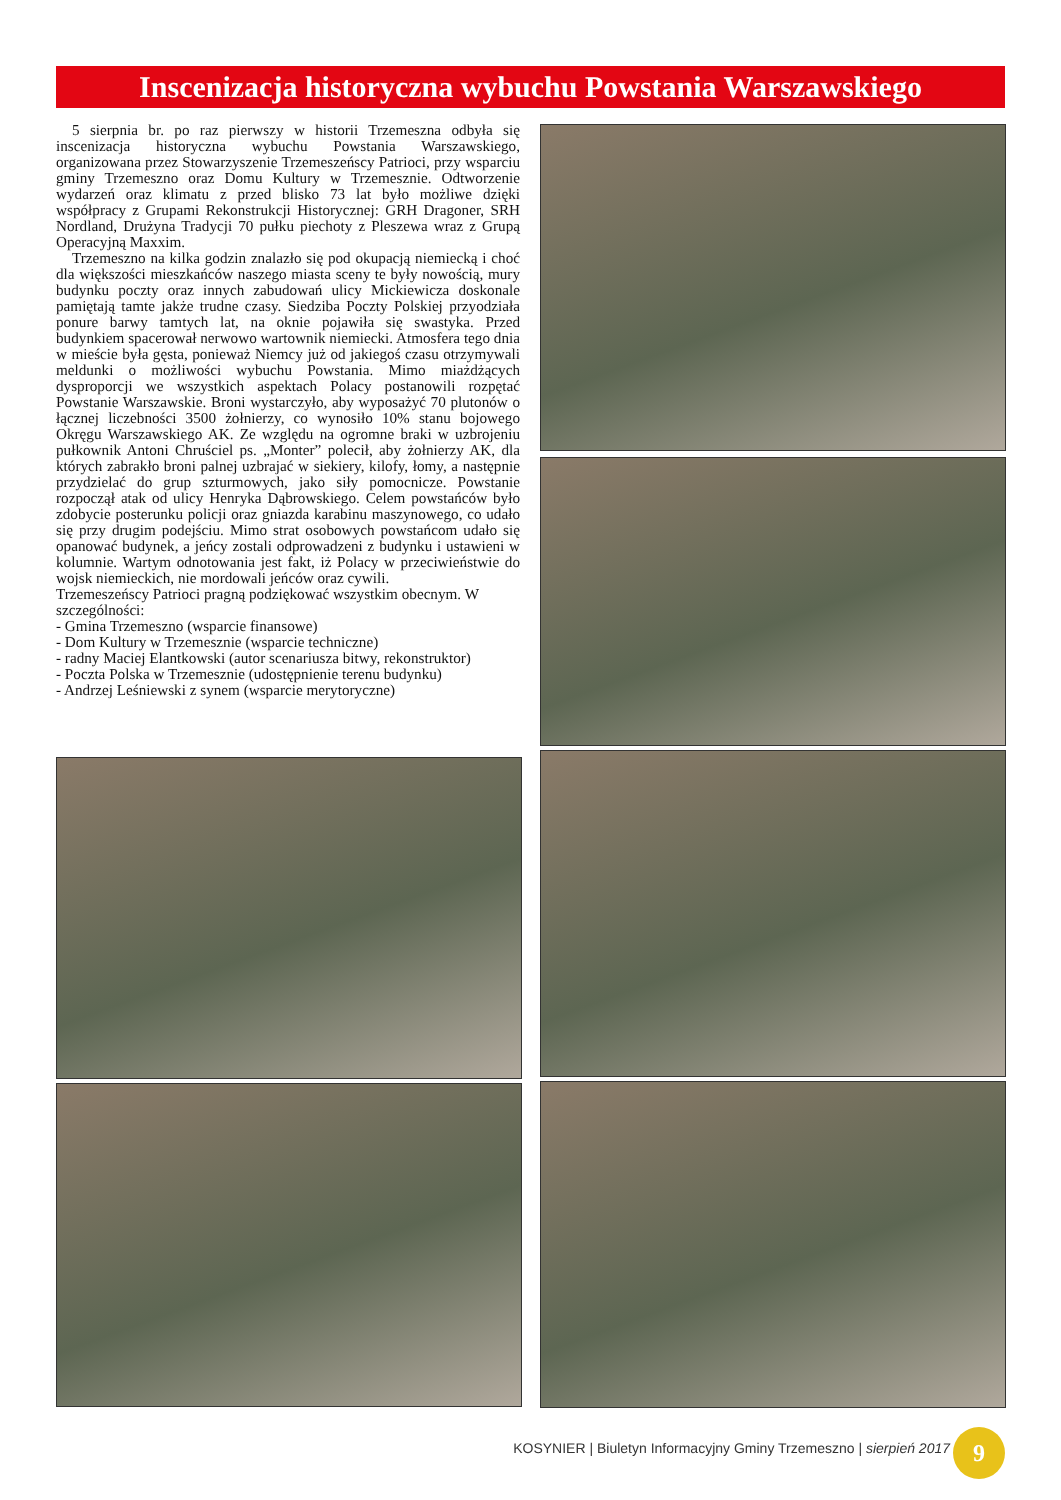Inscenizacja historyczna wybuchu Powstania Warszawskiego
5 sierpnia br. po raz pierwszy w historii Trzemeszna odbyła się inscenizacja historyczna wybuchu Powstania Warszawskiego, organizowana przez Stowarzyszenie Trzemeszeńscy Patrioci, przy wsparciu gminy Trzemeszno oraz Domu Kultury w Trzemesznie. Odtworzenie wydarzeń oraz klimatu z przed blisko 73 lat było możliwe dzięki współpracy z Grupami Rekonstrukcji Historycznej: GRH Dragoner, SRH Nordland, Drużyna Tradycji 70 pułku piechoty z Pleszewa wraz z Grupą Operacyjną Maxxim.
Trzemeszno na kilka godzin znalazło się pod okupacją niemiecką i choć dla większości mieszkańców naszego miasta sceny te były nowością, mury budynku poczty oraz innych zabudowań ulicy Mickiewicza doskonale pamiętają tamte jakże trudne czasy. Siedziba Poczty Polskiej przyodziała ponure barwy tamtych lat, na oknie pojawiła się swastyka. Przed budynkiem spacerował nerwowo wartownik niemiecki. Atmosfera tego dnia w mieście była gęsta, ponieważ Niemcy już od jakiegoś czasu otrzymywali meldunki o możliwości wybuchu Powstania. Mimo miażdżących dysproporcji we wszystkich aspektach Polacy postanowili rozpętać Powstanie Warszawskie. Broni wystarczyło, aby wyposażyć 70 plutonów o łącznej liczebności 3500 żołnierzy, co wynosiło 10% stanu bojowego Okręgu Warszawskiego AK. Ze względu na ogromne braki w uzbrojeniu pułkownik Antoni Chruściel ps. „Monter” polecił, aby żołnierzy AK, dla których zabrakło broni palnej uzbrajać w siekiery, kilofy, łomy, a następnie przydzielać do grup szturmowych, jako siły pomocnicze. Powstanie rozpoczął atak od ulicy Henryka Dąbrowskiego. Celem powstańców było zdobycie posterunku policji oraz gniazda karabinu maszynowego, co udało się przy drugim podejściu. Mimo strat osobowych powstańcom udało się opanować budynek, a jeńcy zostali odprowadzeni z budynku i ustawieni w kolumnie. Wartym odnotowania jest fakt, iż Polacy w przeciwieństwie do wojsk niemieckich, nie mordowali jeńców oraz cywili.
Trzemeszeńscy Patrioci pragną podziękować wszystkim obecnym. W szczególności:
- Gmina Trzemeszno (wsparcie finansowe)
- Dom Kultury w Trzemesznie (wsparcie techniczne)
- radny Maciej Elantkowski (autor scenariusza bitwy, rekonstruktor)
- Poczta Polska w Trzemesznie (udostępnienie terenu budynku)
- Andrzej Leśniewski z synem (wsparcie merytoryczne)
KOSYNIER | Biuletyn Informacyjny Gminy Trzemeszno | sierpień 2017
9